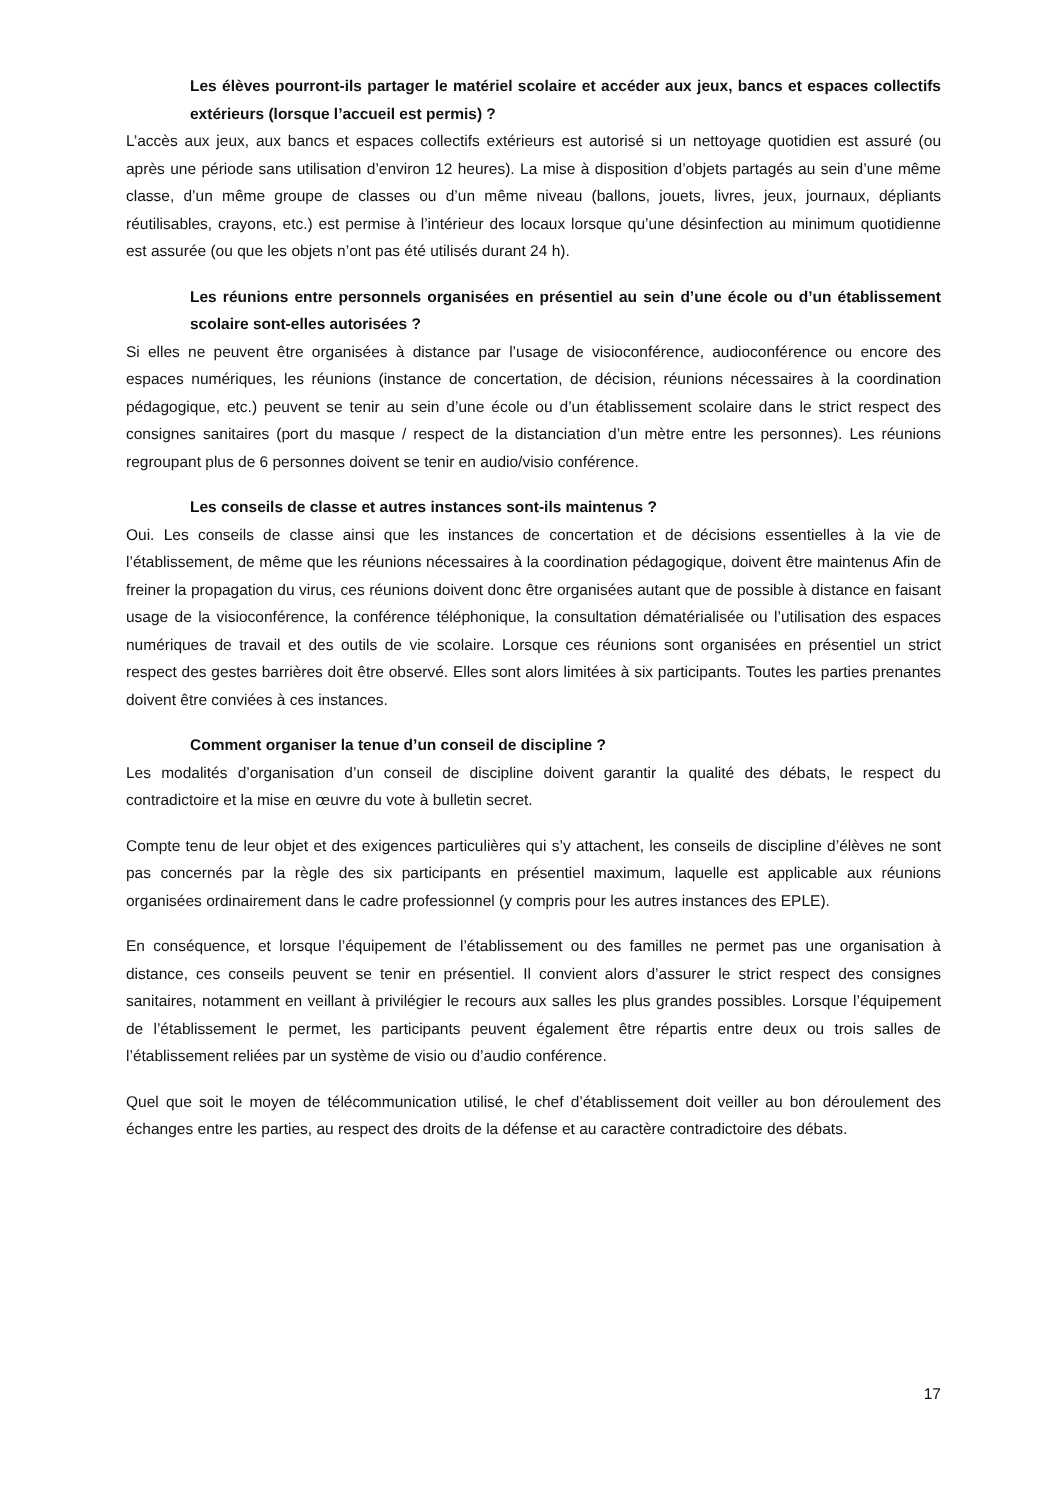Les élèves pourront-ils partager le matériel scolaire et accéder aux jeux, bancs et espaces collectifs extérieurs (lorsque l’accueil est permis) ?
L’accès aux jeux, aux bancs et espaces collectifs extérieurs est autorisé si un nettoyage quotidien est assuré (ou après une période sans utilisation d’environ 12 heures). La mise à disposition d’objets partagés au sein d’une même classe, d’un même groupe de classes ou d’un même niveau (ballons, jouets, livres, jeux, journaux, dépliants réutilisables, crayons, etc.) est permise à l’intérieur des locaux lorsque qu’une désinfection au minimum quotidienne est assurée (ou que les objets n’ont pas été utilisés durant 24 h).
Les réunions entre personnels organisées en présentiel au sein d’une école ou d’un établissement scolaire sont-elles autorisées ?
Si elles ne peuvent être organisées à distance par l’usage de visioconférence, audioconférence ou encore des espaces numériques, les réunions (instance de concertation, de décision, réunions nécessaires à la coordination pédagogique, etc.) peuvent se tenir au sein d’une école ou d’un établissement scolaire dans le strict respect des consignes sanitaires (port du masque / respect de la distanciation d’un mètre entre les personnes). Les réunions regroupant plus de 6 personnes doivent se tenir en audio/visio conférence.
Les conseils de classe et autres instances sont-ils maintenus ?
Oui. Les conseils de classe ainsi que les instances de concertation et de décisions essentielles à la vie de l’établissement, de même que les réunions nécessaires à la coordination pédagogique, doivent être maintenus Afin de freiner la propagation du virus, ces réunions doivent donc être organisées autant que de possible à distance en faisant usage de la visioconférence, la conférence téléphonique, la consultation dématérialisée ou l’utilisation des espaces numériques de travail et des outils de vie scolaire. Lorsque ces réunions sont organisées en présentiel un strict respect des gestes barrières doit être observé. Elles sont alors limitées à six participants. Toutes les parties prenantes doivent être conviées à ces instances.
Comment organiser la tenue d’un conseil de discipline ?
Les modalités d’organisation d’un conseil de discipline doivent garantir la qualité des débats, le respect du contradictoire et la mise en œuvre du vote à bulletin secret.
Compte tenu de leur objet et des exigences particulières qui s’y attachent, les conseils de discipline d’élèves ne sont pas concernés par la règle des six participants en présentiel maximum, laquelle est applicable aux réunions organisées ordinairement dans le cadre professionnel (y compris pour les autres instances des EPLE).
En conséquence, et lorsque l’équipement de l’établissement ou des familles ne permet pas une organisation à distance, ces conseils peuvent se tenir en présentiel. Il convient alors d’assurer le strict respect des consignes sanitaires, notamment en veillant à privilégier le recours aux salles les plus grandes possibles. Lorsque l’équipement de l’établissement le permet, les participants peuvent également être répartis entre deux ou trois salles de l’établissement reliées par un système de visio ou d’audio conférence.
Quel que soit le moyen de télécommunication utilisé, le chef d’établissement doit veiller au bon déroulement des échanges entre les parties, au respect des droits de la défense et au caractère contradictoire des débats.
17